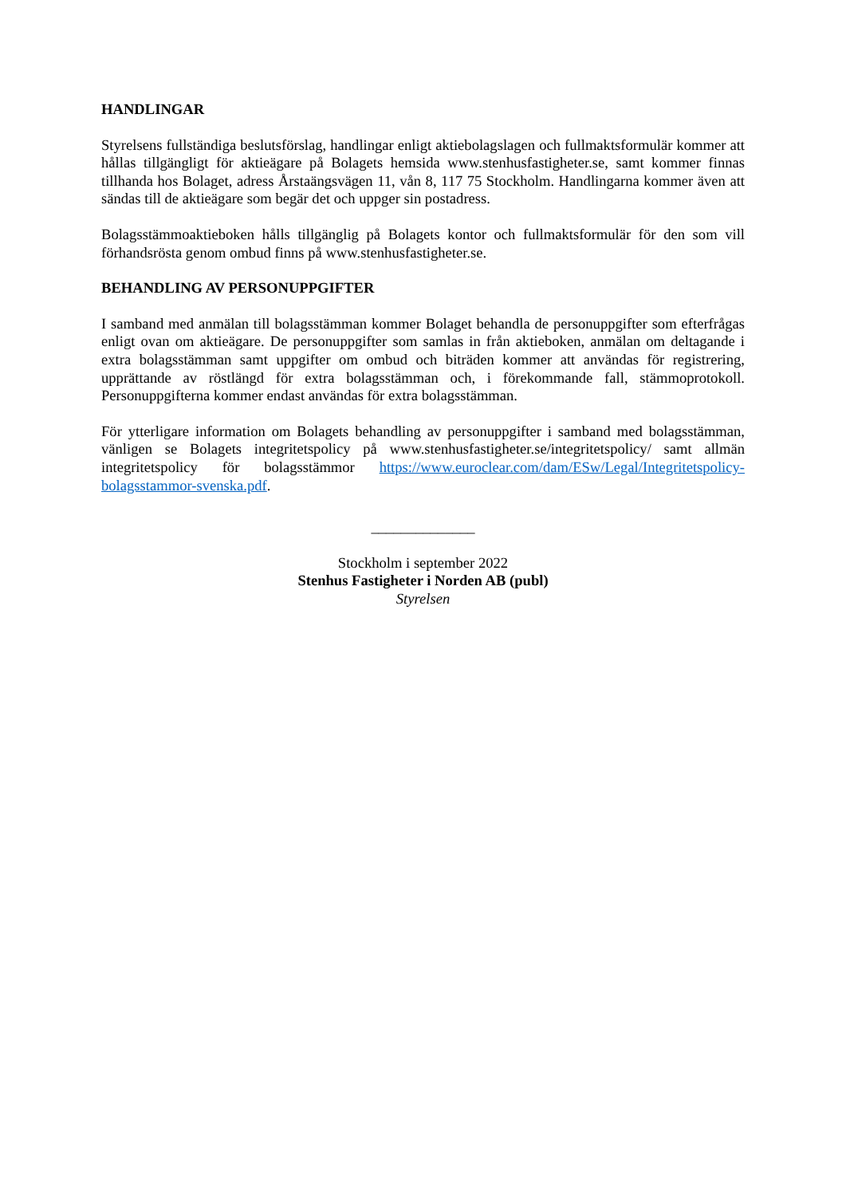HANDLINGAR
Styrelsens fullständiga beslutsförslag, handlingar enligt aktiebolagslagen och fullmaktsformulär kommer att hållas tillgängligt för aktieägare på Bolagets hemsida www.stenhusfastigheter.se, samt kommer finnas tillhanda hos Bolaget, adress Årstaängsvägen 11, vån 8, 117 75 Stockholm. Handlingarna kommer även att sändas till de aktieägare som begär det och uppger sin postadress.
Bolagsstämmoaktieboken hålls tillgänglig på Bolagets kontor och fullmaktsformulär för den som vill förhandsrösta genom ombud finns på www.stenhusfastigheter.se.
BEHANDLING AV PERSONUPPGIFTER
I samband med anmälan till bolagsstämman kommer Bolaget behandla de personuppgifter som efterfrågas enligt ovan om aktieägare. De personuppgifter som samlas in från aktieboken, anmälan om deltagande i extra bolagsstämman samt uppgifter om ombud och biträden kommer att användas för registrering, upprättande av röstlängd för extra bolagsstämman och, i förekommande fall, stämmoprotokoll. Personuppgifterna kommer endast användas för extra bolagsstämman.
För ytterligare information om Bolagets behandling av personuppgifter i samband med bolagsstämman, vänligen se Bolagets integritetspolicy på www.stenhusfastigheter.se/integritetspolicy/ samt allmän integritetspolicy för bolagsstämmor https://www.euroclear.com/dam/ESw/Legal/Integritetspolicy-bolagsstammor-svenska.pdf.
______________
Stockholm i september 2022
Stenhus Fastigheter i Norden AB (publ)
Styrelsen